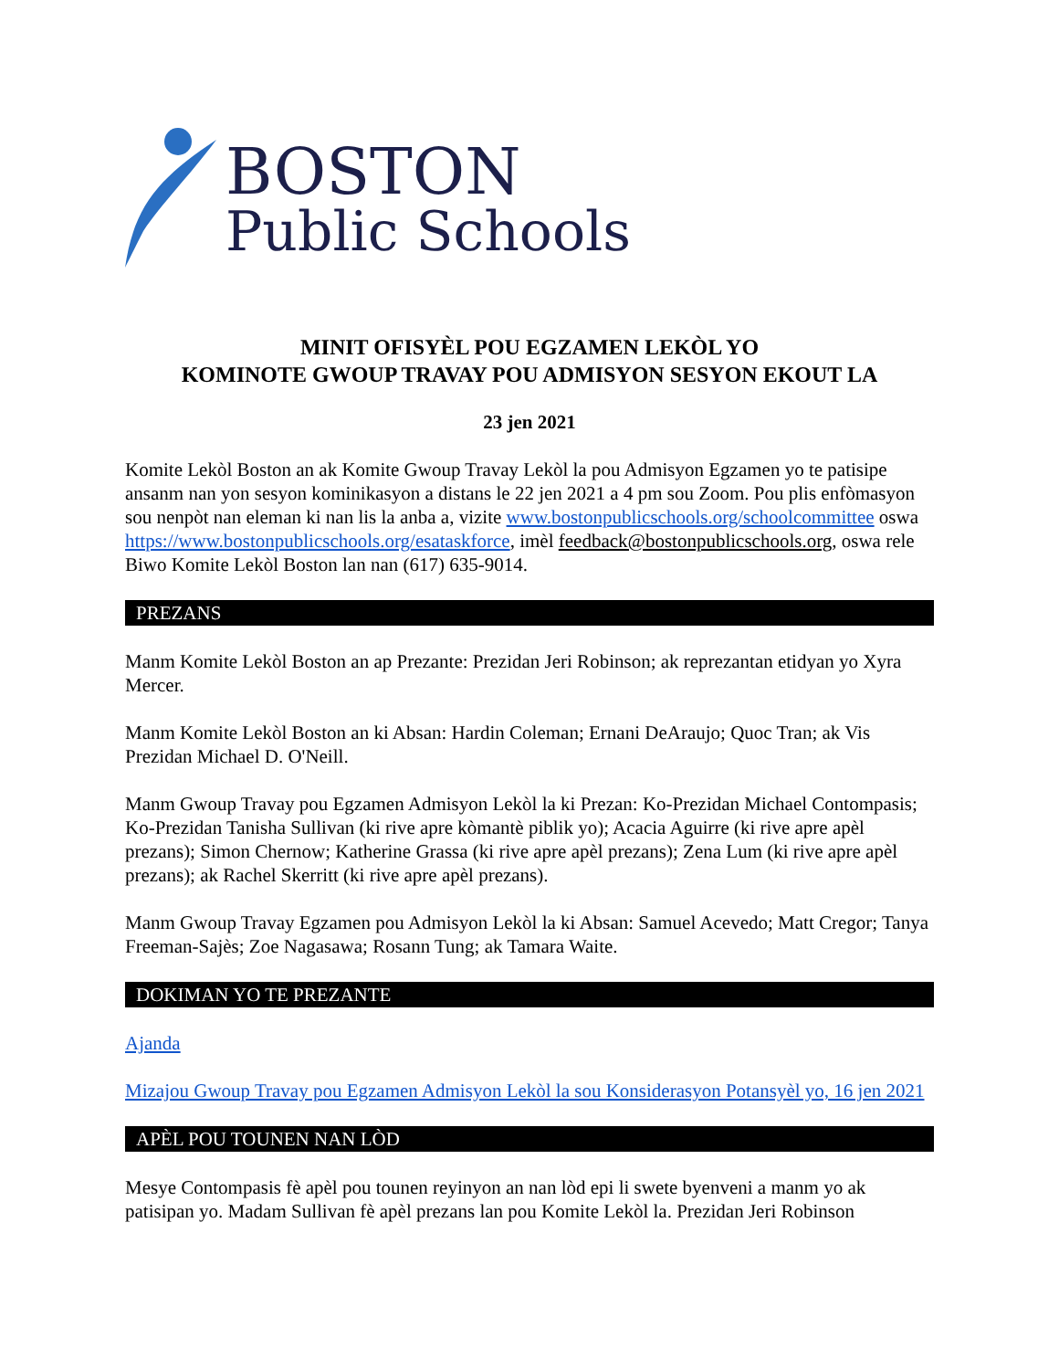BOSTON
Public Schools
MINIT OFISYÈL POU EGZAMEN LEKÒL YO
KOMINOTE GWOUP TRAVAY POU ADMISYON SESYON EKOUT LA
23 jen 2021
Komite Lekòl Boston an ak Komite Gwoup Travay Lekòl la pou Admisyon Egzamen yo te patisipe ansanm nan yon sesyon kominikasyon a distans le 22 jen 2021 a 4 pm sou Zoom. Pou plis enfòmasyon sou nenpòt nan eleman ki nan lis la anba a, vizite www.bostonpublicschools.org/schoolcommittee oswa https://www.bostonpublicschools.org/esataskforce, imèl feedback@bostonpublicschools.org, oswa rele Biwo Komite Lekòl Boston lan nan (617) 635-9014.
PREZANS
Manm Komite Lekòl Boston an ap Prezante: Prezidan Jeri Robinson; ak reprezantan etidyan yo Xyra Mercer.
Manm Komite Lekòl Boston an ki Absan: Hardin Coleman; Ernani DeAraujo; Quoc Tran; ak Vis Prezidan Michael D. O'Neill.
Manm Gwoup Travay pou Egzamen Admisyon Lekòl la ki Prezan: Ko-Prezidan Michael Contompasis; Ko-Prezidan Tanisha Sullivan (ki rive apre kòmantè piblik yo); Acacia Aguirre (ki rive apre apèl prezans); Simon Chernow; Katherine Grassa (ki rive apre apèl prezans); Zena Lum (ki rive apre apèl prezans); ak Rachel Skerritt (ki rive apre apèl prezans).
Manm Gwoup Travay Egzamen pou Admisyon Lekòl la ki Absan: Samuel Acevedo; Matt Cregor; Tanya Freeman-Sajès; Zoe Nagasawa; Rosann Tung; ak Tamara Waite.
DOKIMAN YO TE PREZANTE
Ajanda
Mizajou Gwoup Travay pou Egzamen Admisyon Lekòl la sou Konsiderasyon Potansyèl yo, 16 jen 2021
APÈL POU TOUNEN NAN LÒD
Mesye Contompasis fè apèl pou tounen reyinyon an nan lòd epi li swete byenveni a manm yo ak patisipan yo. Madam Sullivan fè apèl prezans lan pou Komite Lekòl la. Prezidan Jeri Robinson